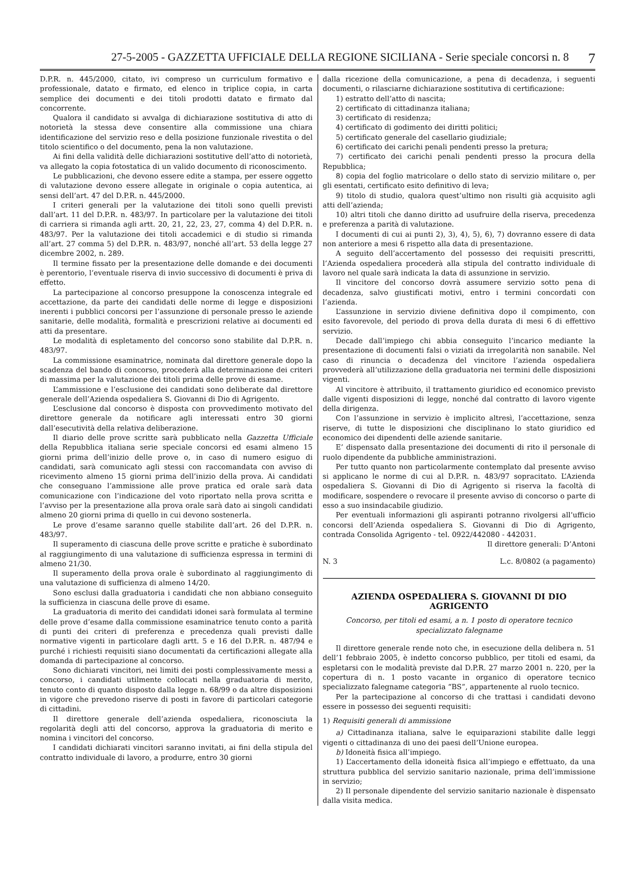27-5-2005 - GAZZETTA UFFICIALE DELLA REGIONE SICILIANA - Serie speciale concorsi n. 8 7
D.P.R. n. 445/2000, citato, ivi compreso un curriculum formativo e professionale, datato e firmato, ed elenco in triplice copia, in carta semplice dei documenti e dei titoli prodotti datato e firmato dal concorrente.
Qualora il candidato si avvalga di dichiarazione sostitutiva di atto di notorietà la stessa deve consentire alla commissione una chiara identificazione del servizio reso e della posizione funzionale rivestita o del titolo scientifico o del documento, pena la non valutazione.
Ai fini della validità delle dichiarazioni sostitutive dell’atto di notorietà, va allegato la copia fotostatica di un valido documento di riconoscimento.
Le pubblicazioni, che devono essere edite a stampa, per essere oggetto di valutazione devono essere allegate in originale o copia autentica, ai sensi dell’art. 47 del D.P.R. n. 445/2000.
I criteri generali per la valutazione dei titoli sono quelli previsti dall’art. 11 del D.P.R. n. 483/97. In particolare per la valutazione dei titoli di carriera si rimanda agli artt. 20, 21, 22, 23, 27, comma 4) del D.P.R. n. 483/97. Per la valutazione dei titoli accademici e di studio si rimanda all’art. 27 comma 5) del D.P.R. n. 483/97, nonché all’art. 53 della legge 27 dicembre 2002, n. 289.
Il termine fissato per la presentazione delle domande e dei documenti è perentorio, l’eventuale riserva di invio successivo di documenti è priva di effetto.
La partecipazione al concorso presuppone la conoscenza integrale ed accettazione, da parte dei candidati delle norme di legge e disposizioni inerenti i pubblici concorsi per l’assunzione di personale presso le aziende sanitarie, delle modalità, formalità e prescrizioni relative ai documenti ed atti da presentare.
Le modalità di espletamento del concorso sono stabilite dal D.P.R. n. 483/97.
La commissione esaminatrice, nominata dal direttore generale dopo la scadenza del bando di concorso, procederà alla determinazione dei criteri di massima per la valutazione dei titoli prima delle prove di esame.
L’ammissione e l’esclusione dei candidati sono deliberate dal direttore generale dell’Azienda ospedaliera S. Giovanni di Dio di Agrigento.
L’esclusione dal concorso è disposta con provvedimento motivato del direttore generale da notificare agli interessati entro 30 giorni dall’esecutività della relativa deliberazione.
Il diario delle prove scritte sarà pubblicato nella Gazzetta Ufficiale della Repubblica italiana serie speciale concorsi ed esami almeno 15 giorni prima dell’inizio delle prove o, in caso di numero esiguo di candidati, sarà comunicato agli stessi con raccomandata con avviso di ricevimento almeno 15 giorni prima dell’inizio della prova. Ai candidati che conseguano l’ammissione alle prove pratica ed orale sarà data comunicazione con l’indicazione del voto riportato nella prova scritta e l’avviso per la presentazione alla prova orale sarà dato ai singoli candidati almeno 20 giorni prima di quello in cui devono sostenerla.
Le prove d’esame saranno quelle stabilite dall’art. 26 del D.P.R. n. 483/97.
Il superamento di ciascuna delle prove scritte e pratiche è subordinato al raggiungimento di una valutazione di sufficienza espressa in termini di almeno 21/30.
Il superamento della prova orale è subordinato al raggiungimento di una valutazione di sufficienza di almeno 14/20.
Sono esclusi dalla graduatoria i candidati che non abbiano conseguito la sufficienza in ciascuna delle prove di esame.
La graduatoria di merito dei candidati idonei sarà formulata al termine delle prove d’esame dalla commissione esaminatrice tenuto conto a parità di punti dei criteri di preferenza e precedenza quali previsti dalle normative vigenti in particolare dagli artt. 5 e 16 del D.P.R. n. 487/94 e purché i richiesti requisiti siano documentati da certificazioni allegate alla domanda di partecipazione al concorso.
Sono dichiarati vincitori, nei limiti dei posti complessivamente messi a concorso, i candidati utilmente collocati nella graduatoria di merito, tenuto conto di quanto disposto dalla legge n. 68/99 o da altre disposizioni in vigore che prevedono riserve di posti in favore di particolari categorie di cittadini.
Il direttore generale dell’azienda ospedaliera, riconosciuta la regolarità degli atti del concorso, approva la graduatoria di merito e nomina i vincitori del concorso.
I candidati dichiarati vincitori saranno invitati, ai fini della stipula del contratto individuale di lavoro, a produrre, entro 30 giorni
dalla ricezione della comunicazione, a pena di decadenza, i seguenti documenti, o rilasciarne dichiarazione sostitutiva di certificazione:
1) estratto dell’atto di nascita;
2) certificato di cittadinanza italiana;
3) certificato di residenza;
4) certificato di godimento dei diritti politici;
5) certificato generale del casellario giudiziale;
6) certificato dei carichi penali pendenti presso la pretura;
7) certificato dei carichi penali pendenti presso la procura della Repubblica;
8) copia del foglio matricolare o dello stato di servizio militare o, per gli esentati, certificato esito definitivo di leva;
9) titolo di studio, qualora quest’ultimo non risulti già acquisito agli atti dell’azienda;
10) altri titoli che danno diritto ad usufruire della riserva, precedenza e preferenza a parità di valutazione.
I documenti di cui ai punti 2), 3), 4), 5), 6), 7) dovranno essere di data non anteriore a mesi 6 rispetto alla data di presentazione.
A seguito dell’accertamento del possesso dei requisiti prescritti, l’Azienda ospedaliera procederà alla stipula del contratto individuale di lavoro nel quale sarà indicata la data di assunzione in servizio.
Il vincitore del concorso dovrà assumere servizio sotto pena di decadenza, salvo giustificati motivi, entro i termini concordati con l’azienda.
L’assunzione in servizio diviene definitiva dopo il compimento, con esito favorevole, del periodo di prova della durata di mesi 6 di effettivo servizio.
Decade dall’impiego chi abbia conseguito l’incarico mediante la presentazione di documenti falsi o viziati da irregolarità non sanabile. Nel caso di rinuncia o decadenza del vincitore l’azienda ospedaliera provvederà all’utilizzazione della graduatoria nei termini delle disposizioni vigenti.
Al vincitore è attribuito, il trattamento giuridico ed economico previsto dalle vigenti disposizioni di legge, nonché dal contratto di lavoro vigente della dirigenza.
Con l’assunzione in servizio è implicito altresì, l’accettazione, senza riserve, di tutte le disposizioni che disciplinano lo stato giuridico ed economico dei dipendenti delle aziende sanitarie.
E’ dispensato dalla presentazione dei documenti di rito il personale di ruolo dipendente da pubbliche amministrazioni.
Per tutto quanto non particolarmente contemplato dal presente avviso si applicano le norme di cui al D.P.R. n. 483/97 sopracitato. L’Azienda ospedaliera S. Giovanni di Dio di Agrigento si riserva la facoltà di modificare, sospendere o revocare il presente avviso di concorso o parte di esso a suo insindacabile giudizio.
Per eventuali informazioni gli aspiranti potranno rivolgersi all’ufficio concorsi dell’Azienda ospedaliera S. Giovanni di Dio di Agrigento, contrada Consolida Agrigento - tel. 0922/442080 - 442031.
Il direttore generali: D’Antoni
N. 3 L.c. 8/0802 (a pagamento)
AZIENDA OSPEDALIERA S. GIOVANNI DI DIO
AGRIGENTO
Concorso, per titoli ed esami, a n. 1 posto di operatore tecnico specializzato falegname
Il direttore generale rende noto che, in esecuzione della delibera n. 51 dell’1 febbraio 2005, è indetto concorso pubblico, per titoli ed esami, da espletarsi con le modalità previste dal D.P.R. 27 marzo 2001 n. 220, per la copertura di n. 1 posto vacante in organico di operatore tecnico specializzato falegname categoria “BS”, appartenente al ruolo tecnico.
Per la partecipazione al concorso di che trattasi i candidati devono essere in possesso dei seguenti requisiti:
1) Requisiti generali di ammissione
a) Cittadinanza italiana, salve le equiparazioni stabilite dalle leggi vigenti o cittadinanza di uno dei paesi dell’Unione europea.
b) Idoneità fisica all’impiego.
1) L’accertamento della idoneità fisica all’impiego e effettuato, da una struttura pubblica del servizio sanitario nazionale, prima dell’immissione in servizio;
2) Il personale dipendente del servizio sanitario nazionale è dispensato dalla visita medica.